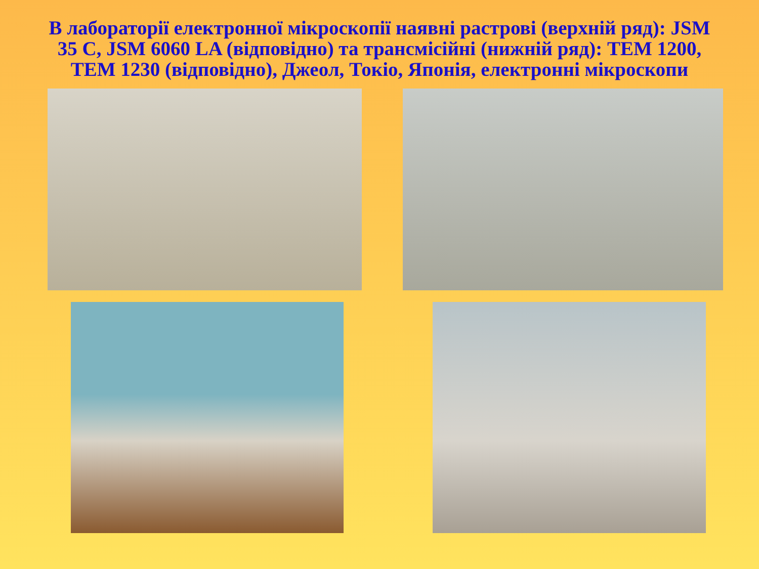В лабораторії електронної мікроскопії наявні растрові (верхній ряд): JSM 35 C, JSM 6060 LA (відповідно) та трансмісійні (нижній ряд): ТЕМ 1200, ТЕМ 1230 (відповідно), Джеол, Токіо, Японія, електронні мікроскопи